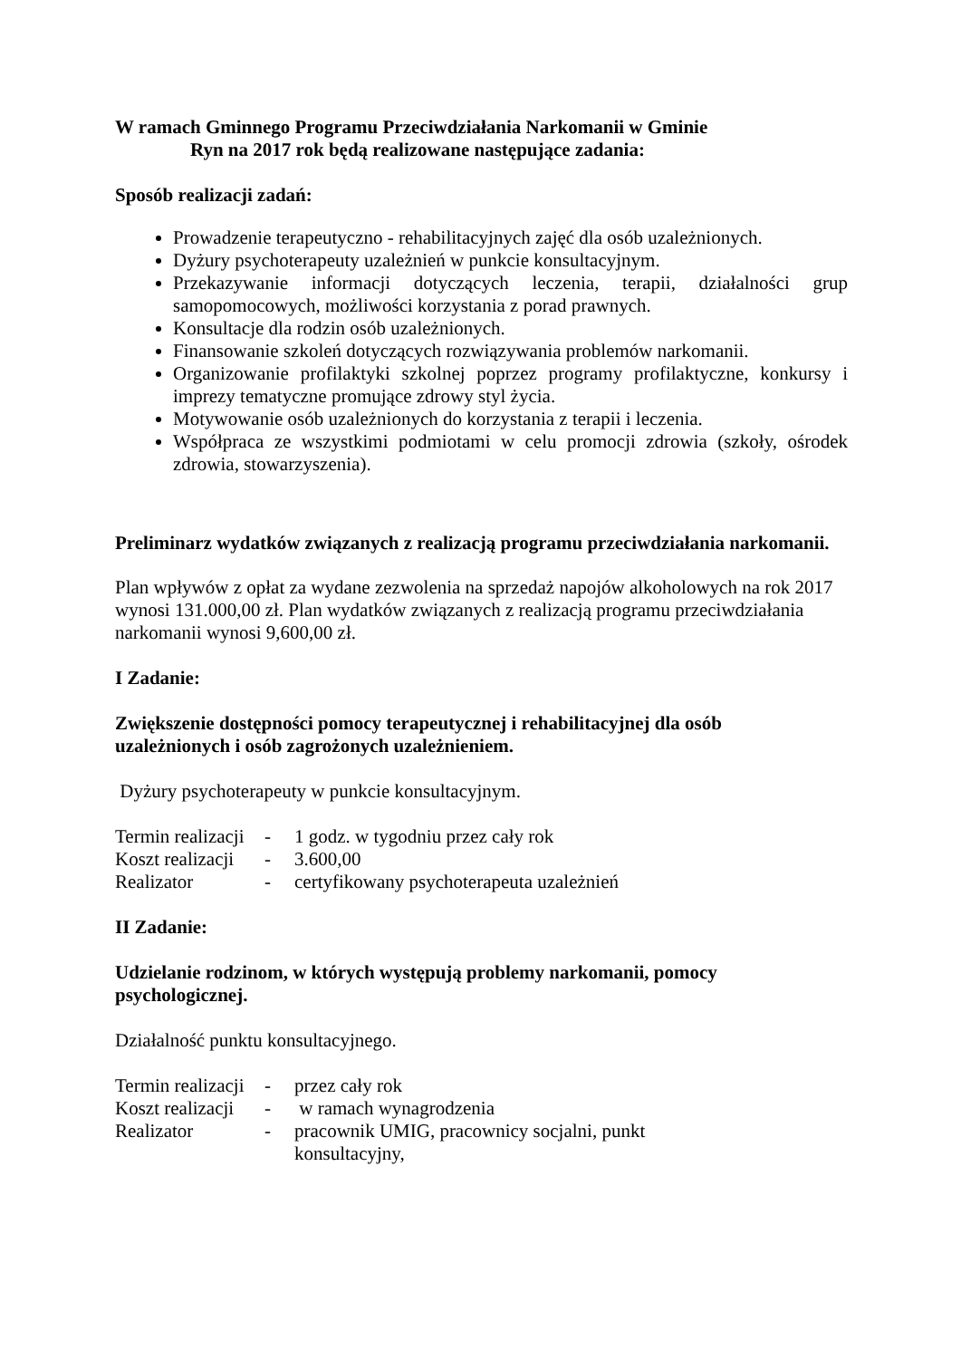W ramach Gminnego Programu Przeciwdziałania Narkomanii w Gminie
Ryn na 2017 rok będą realizowane następujące zadania:
Sposób realizacji zadań:
Prowadzenie terapeutyczno - rehabilitacyjnych zajęć dla osób uzależnionych.
Dyżury psychoterapeuty uzależnień w punkcie konsultacyjnym.
Przekazywanie informacji dotyczących leczenia, terapii, działalności grup samopomocowych, możliwości korzystania z porad prawnych.
Konsultacje dla rodzin osób uzależnionych.
Finansowanie szkoleń dotyczących rozwiązywania problemów narkomanii.
Organizowanie profilaktyki szkolnej poprzez programy profilaktyczne, konkursy i imprezy tematyczne promujące zdrowy styl życia.
Motywowanie osób uzależnionych do korzystania z terapii i leczenia.
Współpraca ze wszystkimi podmiotami w celu promocji zdrowia (szkoły, ośrodek zdrowia, stowarzyszenia).
Preliminarz wydatków związanych z realizacją programu przeciwdziałania narkomanii.
Plan wpływów z opłat za wydane zezwolenia na sprzedaż napojów alkoholowych na rok 2017 wynosi 131.000,00 zł. Plan wydatków związanych z realizacją programu przeciwdziałania narkomanii wynosi 9,600,00 zł.
I Zadanie:
Zwiększenie dostępności pomocy terapeutycznej i rehabilitacyjnej dla osób
uzależnionych i osób zagrożonych uzależnieniem.
Dyżury psychoterapeuty w punkcie konsultacyjnym.
Termin realizacji - 1 godz. w tygodniu przez cały rok
Koszt realizacji - 3.600,00
Realizator - certyfikowany psychoterapeuta uzależnień
II Zadanie:
Udzielanie rodzinom, w których występują problemy narkomanii, pomocy
psychologicznej.
Działalność punktu konsultacyjnego.
Termin realizacji - przez cały rok
Koszt realizacji - w ramach wynagrodzenia
Realizator - pracownik UMIG, pracownicy socjalni, punkt
konsultacyjny,